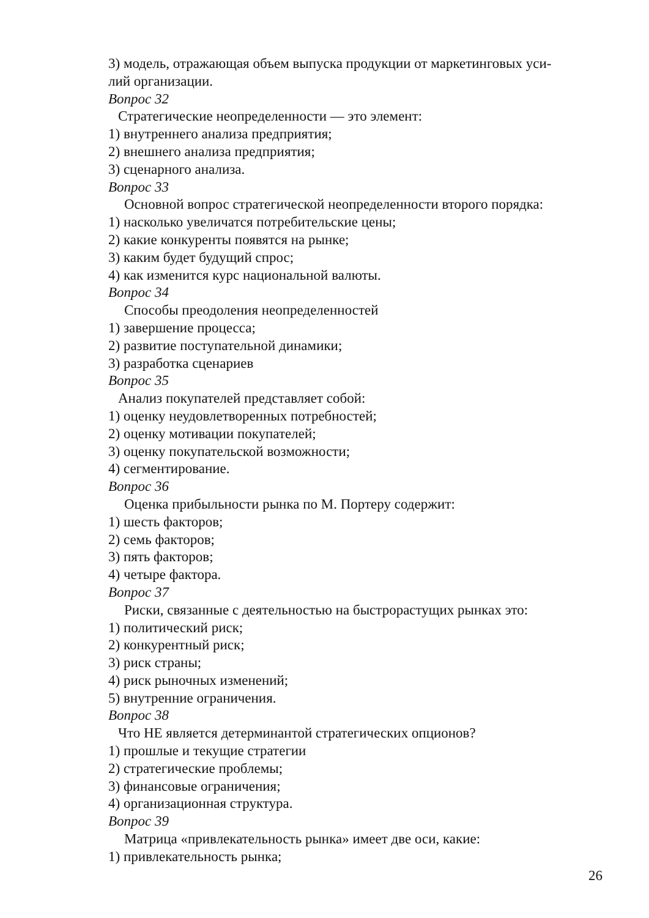3) модель, отражающая объем выпуска продукции от маркетинговых уси-
лий организации.
Вопрос 32
Стратегические неопределенности — это элемент:
1) внутреннего анализа предприятия;
2) внешнего анализа предприятия;
3) сценарного анализа.
Вопрос 33
Основной вопрос стратегической неопределенности второго порядка:
1) насколько увеличатся потребительские цены;
2) какие конкуренты появятся на рынке;
3) каким будет будущий спрос;
4) как изменится курс национальной валюты.
Вопрос 34
Способы преодоления неопределенностей
1) завершение процесса;
2) развитие поступательной динамики;
3) разработка сценариев
Вопрос 35
Анализ покупателей представляет собой:
1) оценку неудовлетворенных потребностей;
2) оценку мотивации покупателей;
3) оценку покупательской возможности;
4) сегментирование.
Вопрос 36
Оценка прибыльности рынка по М. Портеру содержит:
1) шесть факторов;
2) семь факторов;
3) пять факторов;
4) четыре фактора.
Вопрос 37
Риски, связанные с деятельностью на быстрорастущих рынках это:
1) политический риск;
2) конкурентный риск;
3) риск страны;
4) риск рыночных изменений;
5) внутренние ограничения.
Вопрос 38
Что НЕ является детерминантой стратегических опционов?
1) прошлые и текущие стратегии
2) стратегические проблемы;
3) финансовые ограничения;
4) организационная структура.
Вопрос 39
Матрица «привлекательность рынка» имеет две оси, какие:
1) привлекательность рынка;
26